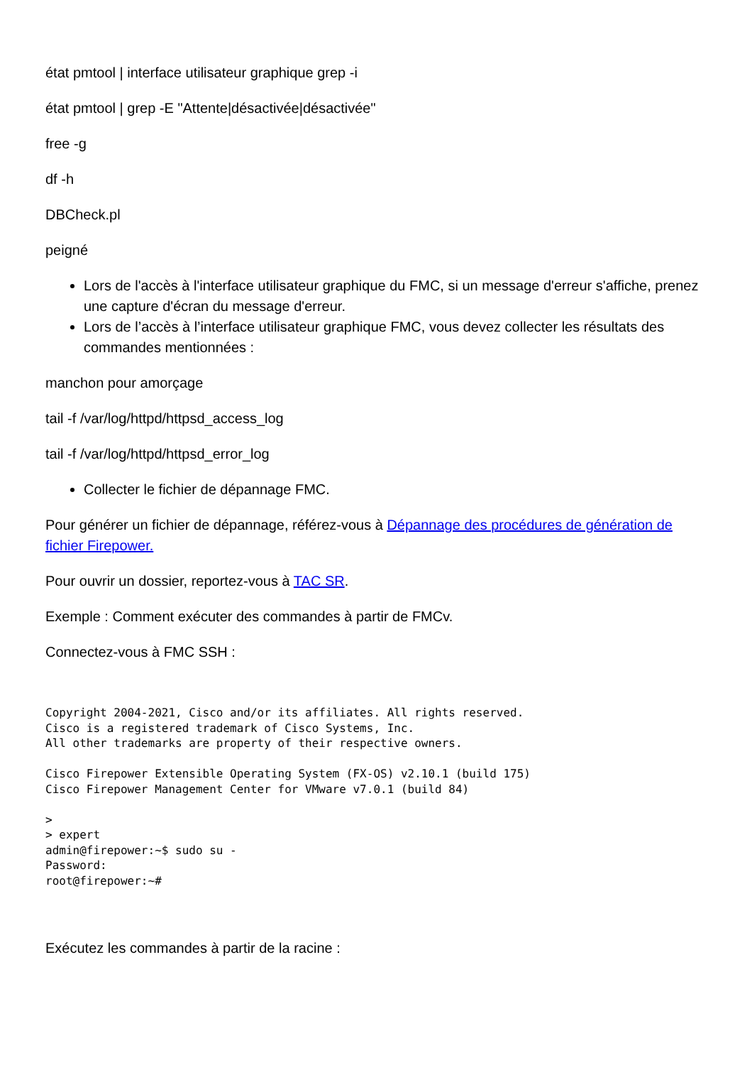état pmtool | interface utilisateur graphique grep -i
état pmtool | grep -E "Attente|désactivée|désactivée"
free -g
df -h
DBCheck.pl
peigné
Lors de l'accès à l'interface utilisateur graphique du FMC, si un message d'erreur s'affiche, prenez une capture d'écran du message d'erreur.
Lors de l’accès à l’interface utilisateur graphique FMC, vous devez collecter les résultats des commandes mentionnées :
manchon pour amorçage
tail -f /var/log/httpd/httpsd_access_log
tail -f /var/log/httpd/httpsd_error_log
Collecter le fichier de dépannage FMC.
Pour générer un fichier de dépannage, référez-vous à Dépannage des procédures de génération de fichier Firepower.
Pour ouvrir un dossier, reportez-vous à TAC SR.
Exemple : Comment exécuter des commandes à partir de FMCv.
Connectez-vous à FMC SSH :
Copyright 2004-2021, Cisco and/or its affiliates. All rights reserved.
Cisco is a registered trademark of Cisco Systems, Inc.
All other trademarks are property of their respective owners.

Cisco Firepower Extensible Operating System (FX-OS) v2.10.1 (build 175)
Cisco Firepower Management Center for VMware v7.0.1 (build 84)

>
> expert
admin@firepower:~$ sudo su -
Password:
root@firepower:~#
Exécutez les commandes à partir de la racine :